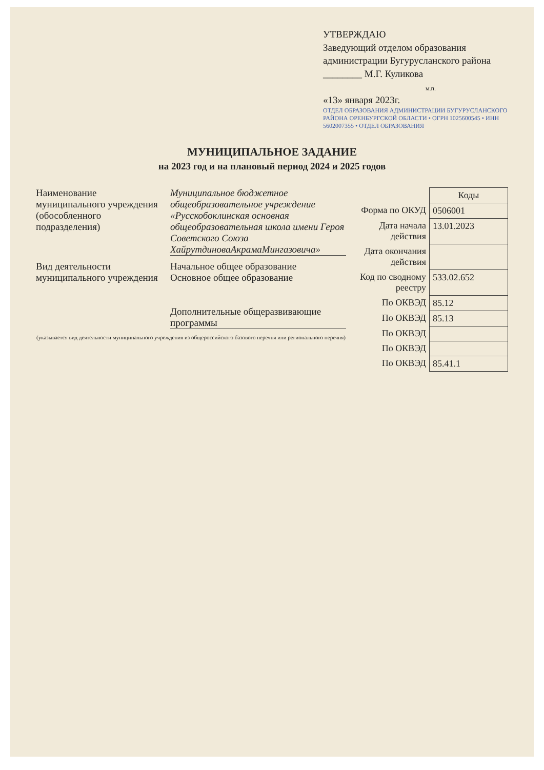УТВЕРЖДАЮ
Заведующий отделом образования
администрации Бугурусланского района ________ М.Г. Куликова
м.п.
«13» января 2023г.
ОТДЕЛ ОБРАЗОВАНИЯ АДМИНИСТРАЦИИ БУГУРУСЛАНСКОГО РАЙОНА ОРЕНБУРГСКОЙ ОБЛАСТИ • ОГРН 1025600545 • ИНН 5602007355 • ОТДЕЛ ОБРАЗОВАНИЯ
МУНИЦИПАЛЬНОЕ ЗАДАНИЕ
на 2023 год и на плановый период 2024 и 2025 годов
Наименование муниципального учреждения (обособленного подразделения)
Муниципальное бюджетное общеобразовательное учреждение «Русскобоклинская основная общеобразовательная школа имени Героя Советского Союза ХайрутдиноваАкрамаМингазовича»
Вид деятельности муниципального учреждения
Начальное общее образование
Основное общее образование
Дополнительные общеразвивающие программы
(указывается вид деятельности муниципального учреждения из общероссийского базового перечня или регионального перечня)
| | Коды |
| Форма по ОКУД | 0506001 |
| Дата начала действия | 13.01.2023 |
| Дата окончания действия | |
| Код по сводному реестру | 533.02.652 |
| По ОКВЭД | 85.12 |
| По ОКВЭД | 85.13 |
| По ОКВЭД | |
| По ОКВЭД | |
| По ОКВЭД | 85.41.1 |